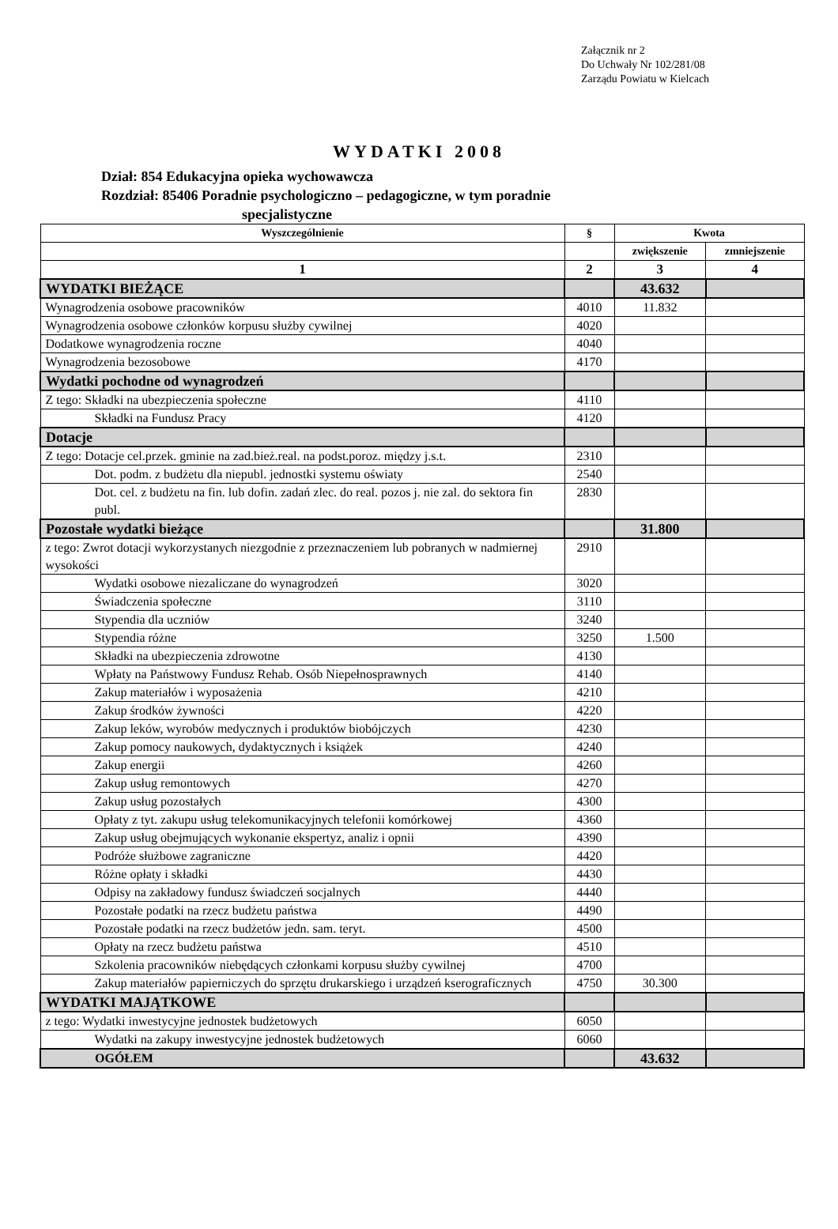Załącznik nr 2
Do Uchwały Nr 102/281/08
Zarządu Powiatu w Kielcach
WYDATKI 2008
Dział: 854 Edukacyjna opieka wychowawcza
Rozdział: 85406 Poradnie psychologiczno – pedagogiczne, w tym poradnie
specjalistyczne
| Wyszczególnienie | § | Kwota | |
| --- | --- | --- | --- |
| | | zwiększenie | zmniejszenie |
| 1 | 2 | 3 | 4 |
| WYDATKI BIEŻĄCE | | 43.632 | |
| Wynagrodzenia osobowe pracowników | 4010 | 11.832 | |
| Wynagrodzenia osobowe członków korpusu służby cywilnej | 4020 | | |
| Dodatkowe wynagrodzenia roczne | 4040 | | |
| Wynagrodzenia bezosobowe | 4170 | | |
| Wydatki pochodne od wynagrodzeń | | | |
| Z tego: Składki na ubezpieczenia społeczne | 4110 | | |
| Składki na Fundusz Pracy | 4120 | | |
| Dotacje | | | |
| Z tego: Dotacje cel.przek. gminie na zad.bież.real. na podst.poroz. między j.s.t. | 2310 | | |
| Dot. podm. z budżetu dla niepubl. jednostki systemu oświaty | 2540 | | |
| Dot. cel. z budżetu na fin. lub dofin. zadań zlec. do real. pozos j. nie zal. do sektora fin publ. | 2830 | | |
| Pozostałe wydatki bieżące | | 31.800 | |
| z tego: Zwrot dotacji wykorzystanych niezgodnie z przeznaczeniem lub pobranych w nadmiernej wysokości | 2910 | | |
| Wydatki osobowe niezaliczane do wynagrodzeń | 3020 | | |
| Świadczenia społeczne | 3110 | | |
| Stypendia dla uczniów | 3240 | | |
| Stypendia różne | 3250 | 1.500 | |
| Składki na ubezpieczenia zdrowotne | 4130 | | |
| Wpłaty na Państwowy Fundusz Rehab. Osób Niepełnosprawnych | 4140 | | |
| Zakup materiałów i wyposażenia | 4210 | | |
| Zakup środków żywności | 4220 | | |
| Zakup leków, wyrobów medycznych i produktów biobójczych | 4230 | | |
| Zakup pomocy naukowych, dydaktycznych i książek | 4240 | | |
| Zakup energii | 4260 | | |
| Zakup usług remontowych | 4270 | | |
| Zakup usług pozostałych | 4300 | | |
| Opłaty z tyt. zakupu usług telekomunikacyjnych telefonii komórkowej | 4360 | | |
| Zakup usług obejmujących wykonanie ekspertyz, analiz i opnii | 4390 | | |
| Podróże służbowe zagraniczne | 4420 | | |
| Różne opłaty i składki | 4430 | | |
| Odpisy na zakładowy fundusz świadczeń socjalnych | 4440 | | |
| Pozostałe podatki na rzecz budżetu państwa | 4490 | | |
| Pozostałe podatki na rzecz budżetów jedn. sam. teryt. | 4500 | | |
| Opłaty na rzecz budżetu państwa | 4510 | | |
| Szkolenia pracowników niebędących członkami korpusu służby cywilnej | 4700 | | |
| Zakup materiałów papierniczych do sprzętu drukarskiego i urządzeń kserograficznych | 4750 | 30.300 | |
| WYDATKI MAJĄTKOWE | | | |
| z tego: Wydatki inwestycyjne jednostek budżetowych | 6050 | | |
| Wydatki na zakupy inwestycyjne jednostek budżetowych | 6060 | | |
| OGÓŁEM | | 43.632 | |